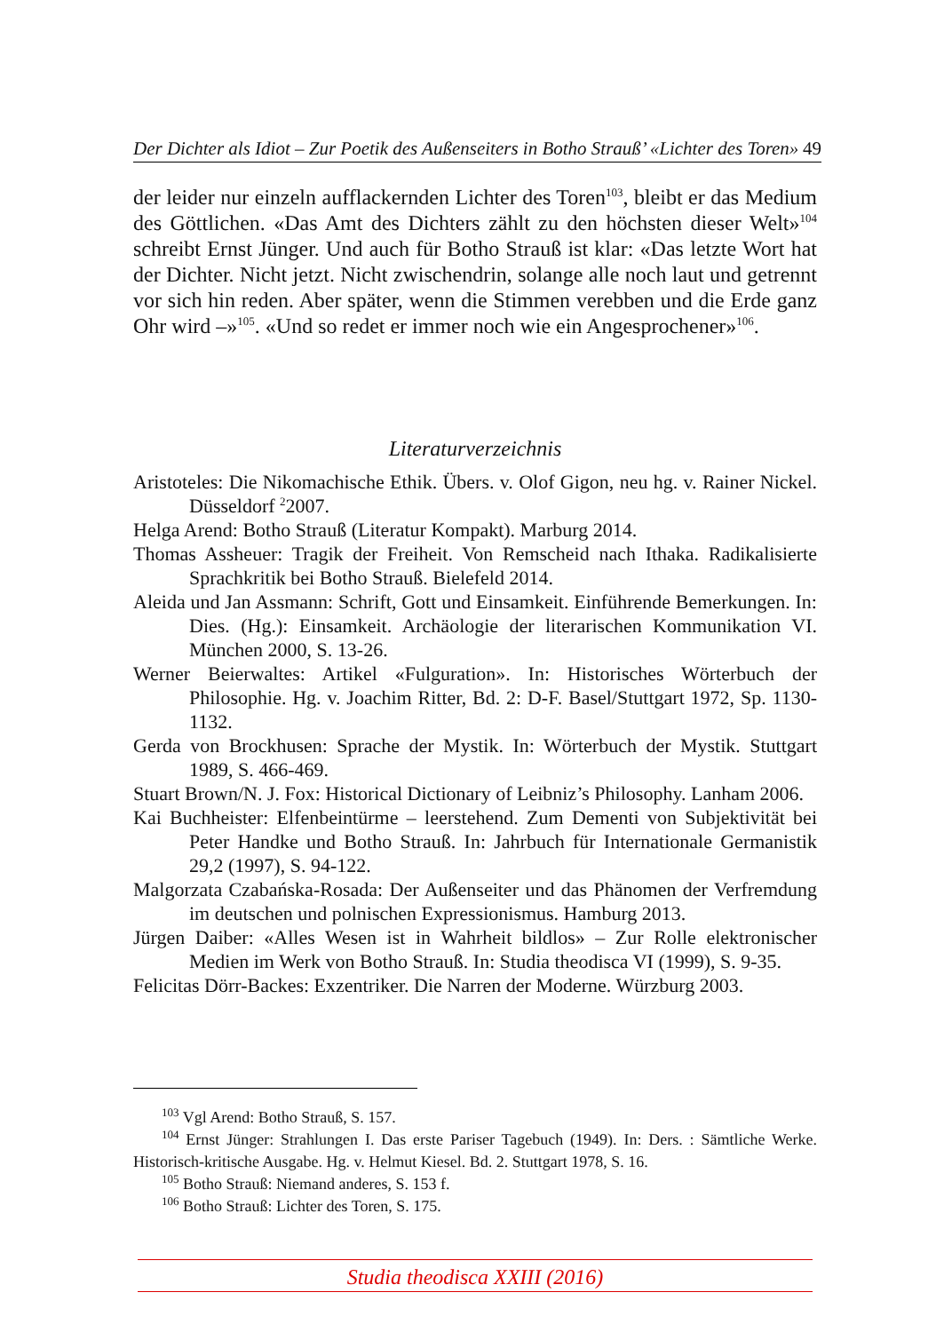Der Dichter als Idiot – Zur Poetik des Außenseiters in Botho Strauß’ «Lichter des Toren» 49
der leider nur einzeln aufflackernden Lichter des Toren<sup>103</sup>, bleibt er das Medium des Göttlichen. «Das Amt des Dichters zählt zu den höchsten dieser Welt»<sup>104</sup> schreibt Ernst Jünger. Und auch für Botho Strauß ist klar: «Das letzte Wort hat der Dichter. Nicht jetzt. Nicht zwischendrin, solange alle noch laut und getrennt vor sich hin reden. Aber später, wenn die Stimmen verebben und die Erde ganz Ohr wird –»<sup>105</sup>. «Und so redet er immer noch wie ein Angesprochener»<sup>106</sup>.
Literaturverzeichnis
Aristoteles: Die Nikomachische Ethik. Übers. v. Olof Gigon, neu hg. v. Rainer Nickel. Düsseldorf <sup>2</sup>2007.
Helga Arend: Botho Strauß (Literatur Kompakt). Marburg 2014.
Thomas Assheuer: Tragik der Freiheit. Von Remscheid nach Ithaka. Radikalisierte Sprachkritik bei Botho Strauß. Bielefeld 2014.
Aleida und Jan Assmann: Schrift, Gott und Einsamkeit. Einführende Bemerkungen. In: Dies. (Hg.): Einsamkeit. Archäologie der literarischen Kommunikation VI. München 2000, S. 13-26.
Werner Beierwaltes: Artikel «Fulguration». In: Historisches Wörterbuch der Philosophie. Hg. v. Joachim Ritter, Bd. 2: D-F. Basel/Stuttgart 1972, Sp. 1130-1132.
Gerda von Brockhusen: Sprache der Mystik. In: Wörterbuch der Mystik. Stuttgart 1989, S. 466-469.
Stuart Brown/N. J. Fox: Historical Dictionary of Leibniz’s Philosophy. Lanham 2006.
Kai Buchheister: Elfenbeintürme – leerstehend. Zum Dementi von Subjektivität bei Peter Handke und Botho Strauß. In: Jahrbuch für Internationale Germanistik 29,2 (1997), S. 94-122.
Malgorzata Czabańska-Rosada: Der Außenseiter und das Phänomen der Verfremdung im deutschen und polnischen Expressionismus. Hamburg 2013.
Jürgen Daiber: «Alles Wesen ist in Wahrheit bildlos» – Zur Rolle elektronischer Medien im Werk von Botho Strauß. In: Studia theodisca VI (1999), S. 9-35.
Felicitas Dörr-Backes: Exzentriker. Die Narren der Moderne. Würzburg 2003.
<sup>103</sup> Vgl Arend: Botho Strauß, S. 157.
<sup>104</sup> Ernst Jünger: Strahlungen I. Das erste Pariser Tagebuch (1949). In: Ders. : Sämtliche Werke. Historisch-kritische Ausgabe. Hg. v. Helmut Kiesel. Bd. 2. Stuttgart 1978, S. 16.
<sup>105</sup> Botho Strauß: Niemand anderes, S. 153 f.
<sup>106</sup> Botho Strauß: Lichter des Toren, S. 175.
Studia theodisca XXIII (2016)